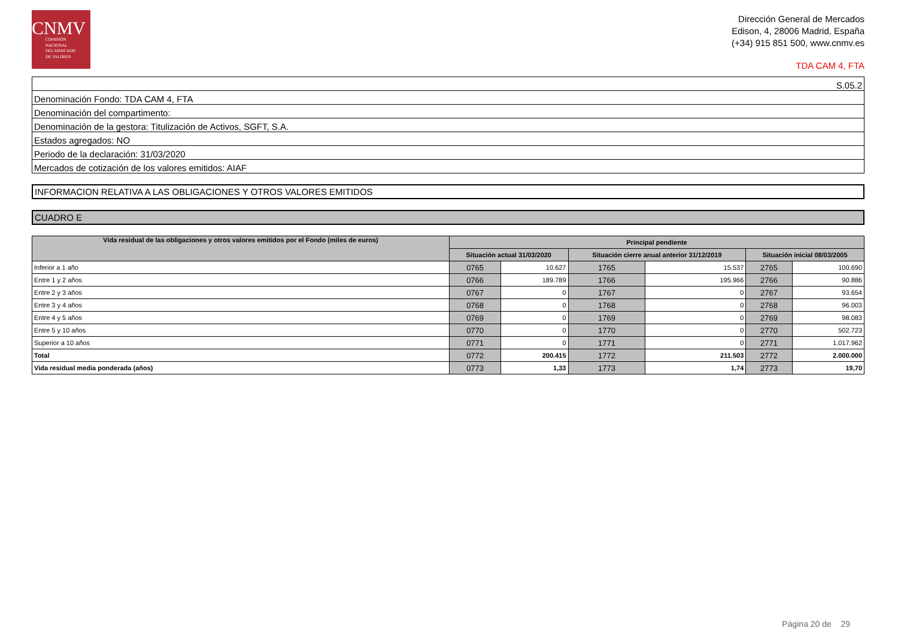CNMV
COMISIÓN
NACIONAL
DEL MERCADO
DE VALORES
Dirección General de Mercados
Edison, 4, 28006 Madrid, España
(+34) 915 851 500, www.cnmv.es
TDA CAM 4, FTA
| S.05.2 |
| Denominación Fondo: TDA CAM 4, FTA |
| Denominación del compartimento: |
| Denominación de la gestora: Titulización de Activos, SGFT, S.A. |
| Estados agregados: NO |
| Periodo de la declaración: 31/03/2020 |
| Mercados de cotización de los valores emitidos: AIAF |
INFORMACION RELATIVA A LAS OBLIGACIONES Y OTROS VALORES EMITIDOS
CUADRO E
| Vida residual de las obligaciones y otros valores emitidos por el Fondo (miles de euros) | Principal pendiente | | | | | |
| --- | --- | --- | --- | --- | --- | --- |
| | Situación actual 31/03/2020 | | Situación cierre anual anterior 31/12/2019 | | Situación inicial 08/03/2005 | |
| Inferior a 1 año | 0765 | 10.627 | 1765 | 15.537 | 2765 | 100.690 |
| Entre 1 y 2 años | 0766 | 189.789 | 1766 | 195.966 | 2766 | 90.886 |
| Entre 2 y 3 años | 0767 | 0 | 1767 | 0 | 2767 | 93.654 |
| Entre 3 y 4 años | 0768 | 0 | 1768 | 0 | 2768 | 96.003 |
| Entre 4 y 5 años | 0769 | 0 | 1769 | 0 | 2769 | 98.083 |
| Entre 5 y 10 años | 0770 | 0 | 1770 | 0 | 2770 | 502.723 |
| Superior a 10 años | 0771 | 0 | 1771 | 0 | 2771 | 1.017.962 |
| Total | 0772 | 200.415 | 1772 | 211.503 | 2772 | 2.000.000 |
| Vida residual media ponderada (años) | 0773 | 1,33 | 1773 | 1,74 | 2773 | 19,70 |
Página 20 de 29